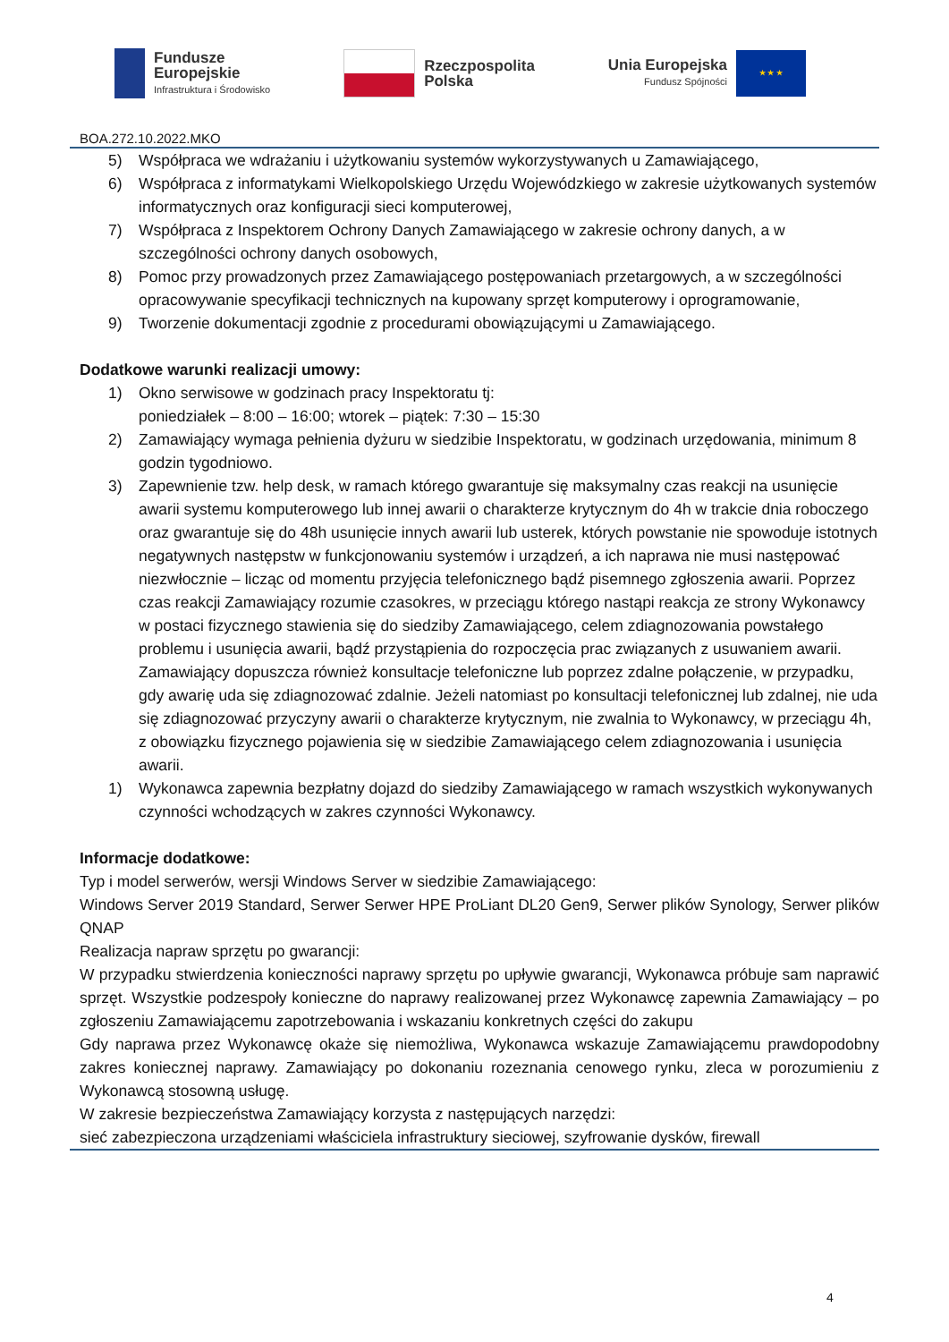Fundusze
Europejskie
Infrastruktura i Środowisko
Rzeczpospolita
Polska
Unia Europejska
Fundusz Spójności
★ ★ ★
BOA.272.10.2022.MKO
5) Współpraca we wdrażaniu i użytkowaniu systemów wykorzystywanych u Zamawiającego,
6) Współpraca z informatykami Wielkopolskiego Urzędu Wojewódzkiego w zakresie użytkowanych systemów informatycznych oraz konfiguracji sieci komputerowej,
7) Współpraca z Inspektorem Ochrony Danych Zamawiającego w zakresie ochrony danych, a w szczególności ochrony danych osobowych,
8) Pomoc przy prowadzonych przez Zamawiającego postępowaniach przetargowych, a w szczególności opracowywanie specyfikacji technicznych na kupowany sprzęt komputerowy i oprogramowanie,
9) Tworzenie dokumentacji zgodnie z procedurami obowiązującymi u Zamawiającego.
Dodatkowe warunki realizacji umowy:
1) Okno serwisowe w godzinach pracy Inspektoratu tj:
poniedziałek – 8:00 – 16:00; wtorek – piątek: 7:30 – 15:30
2) Zamawiający wymaga pełnienia dyżuru w siedzibie Inspektoratu, w godzinach urzędowania, minimum 8 godzin tygodniowo.
3) Zapewnienie tzw. help desk, w ramach którego gwarantuje się maksymalny czas reakcji na usunięcie awarii systemu komputerowego lub innej awarii o charakterze krytycznym do 4h w trakcie dnia roboczego oraz gwarantuje się do 48h usunięcie innych awarii lub usterek, których powstanie nie spowoduje istotnych negatywnych następstw w funkcjonowaniu systemów i urządzeń, a ich naprawa nie musi następować niezwłocznie – licząc od momentu przyjęcia telefonicznego bądź pisemnego zgłoszenia awarii. Poprzez czas reakcji Zamawiający rozumie czasokres, w przeciągu którego nastąpi reakcja ze strony Wykonawcy w postaci fizycznego stawienia się do siedziby Zamawiającego, celem zdiagnozowania powstałego problemu i usunięcia awarii, bądź przystąpienia do rozpoczęcia prac związanych z usuwaniem awarii. Zamawiający dopuszcza również konsultacje telefoniczne lub poprzez zdalne połączenie, w przypadku, gdy awarię uda się zdiagnozować zdalnie. Jeżeli natomiast po konsultacji telefonicznej lub zdalnej, nie uda się zdiagnozować przyczyny awarii o charakterze krytycznym, nie zwalnia to Wykonawcy, w przeciągu 4h, z obowiązku fizycznego pojawienia się w siedzibie Zamawiającego celem zdiagnozowania i usunięcia awarii.
1) Wykonawca zapewnia bezpłatny dojazd do siedziby Zamawiającego w ramach wszystkich wykonywanych czynności wchodzących w zakres czynności Wykonawcy.
Informacje dodatkowe:
Typ i model serwerów, wersji Windows Server w siedzibie Zamawiającego:
Windows Server 2019 Standard, Serwer Serwer HPE ProLiant DL20 Gen9, Serwer plików Synology, Serwer plików QNAP
Realizacja napraw sprzętu po gwarancji:
W przypadku stwierdzenia konieczności naprawy sprzętu po upływie gwarancji, Wykonawca próbuje sam naprawić sprzęt. Wszystkie podzespoły konieczne do naprawy realizowanej przez Wykonawcę zapewnia Zamawiający – po zgłoszeniu Zamawiającemu zapotrzebowania i wskazaniu konkretnych części do zakupu
Gdy naprawa przez Wykonawcę okaże się niemożliwa, Wykonawca wskazuje Zamawiającemu prawdopodobny zakres koniecznej naprawy. Zamawiający po dokonaniu rozeznania cenowego rynku, zleca w porozumieniu z Wykonawcą stosowną usługę.
W zakresie bezpieczeństwa Zamawiający korzysta z następujących narzędzi:
sieć zabezpieczona urządzeniami właściciela infrastruktury sieciowej, szyfrowanie dysków, firewall
4